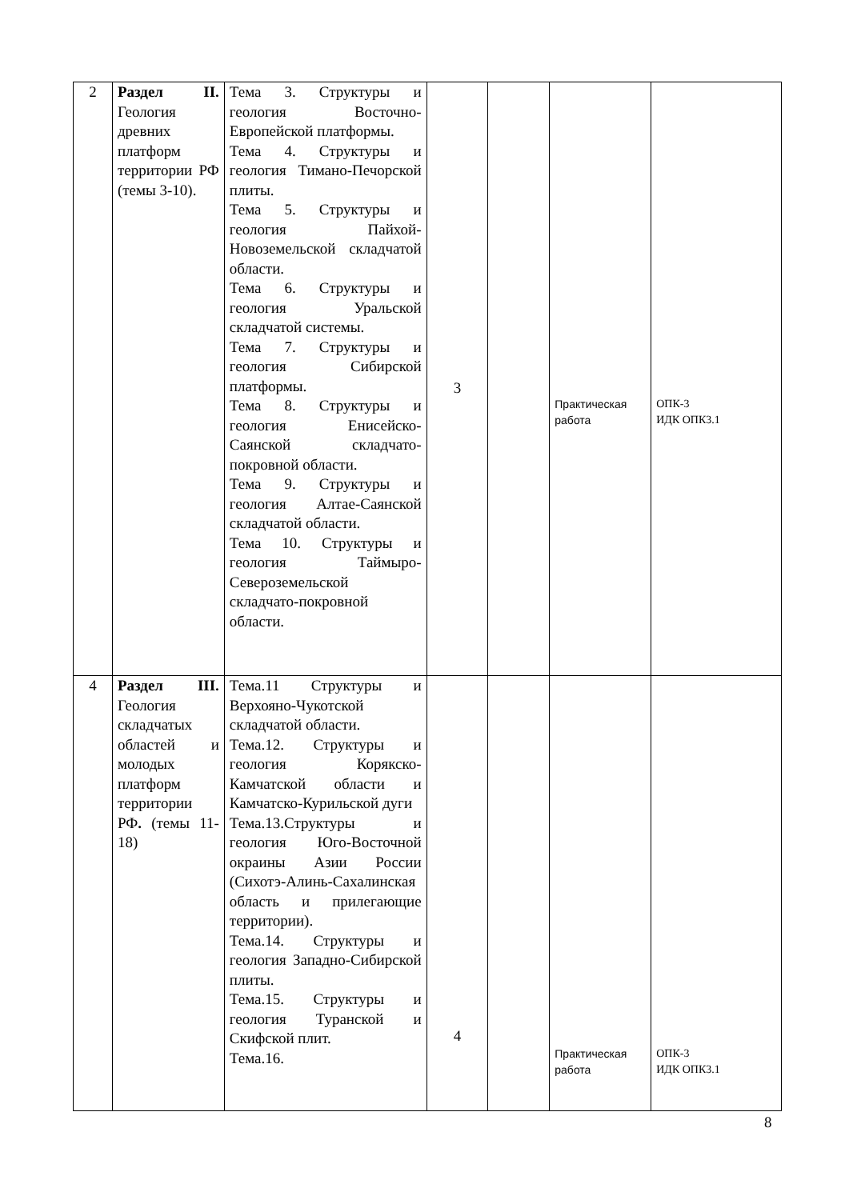| 2 | Раздел II. Геология древних платформ территории РФ (темы 3-10). | Тема 3. Структуры и геология Восточно-Европейской платформы. Тема 4. Структуры и геология Тимано-Печорской плиты. Тема 5. Структуры и геология Пайхой-Новоземельской складчатой области. Тема 6. Структуры и геология Уральской складчатой системы. Тема 7. Структуры и геология Сибирской платформы. Тема 8. Структуры и геология Енисейско-Саянской складчато-покровной области. Тема 9. Структуры и геология Алтае-Саянской складчатой области. Тема 10. Структуры и геология Таймыро-Североземельской складчато-покровной области. | 3 | | Практическая работа | ОПК-3 ИДК ОПК3.1 |
| 4 | Раздел III. Геология складчатых областей и молодых платформ территории РФ . (темы 11-18) | Тема.11 Структуры и Верхояно-Чукотской складчатой области. Тема.12. Структуры и геология Корякско-Камчатской области и Камчатско-Курильской дуги Тема.13.Структуры и геология Юго-Восточной окраины Азии России (Сихотэ-Алинь-Сахалинская область и прилегающие территории). Тема.14. Структуры и геология Западно-Сибирской плиты. Тема.15. Структуры и геология Туранской и Скифской плит. Тема.16. | 4 | | Практическая работа | ОПК-3 ИДК ОПК3.1 |
8